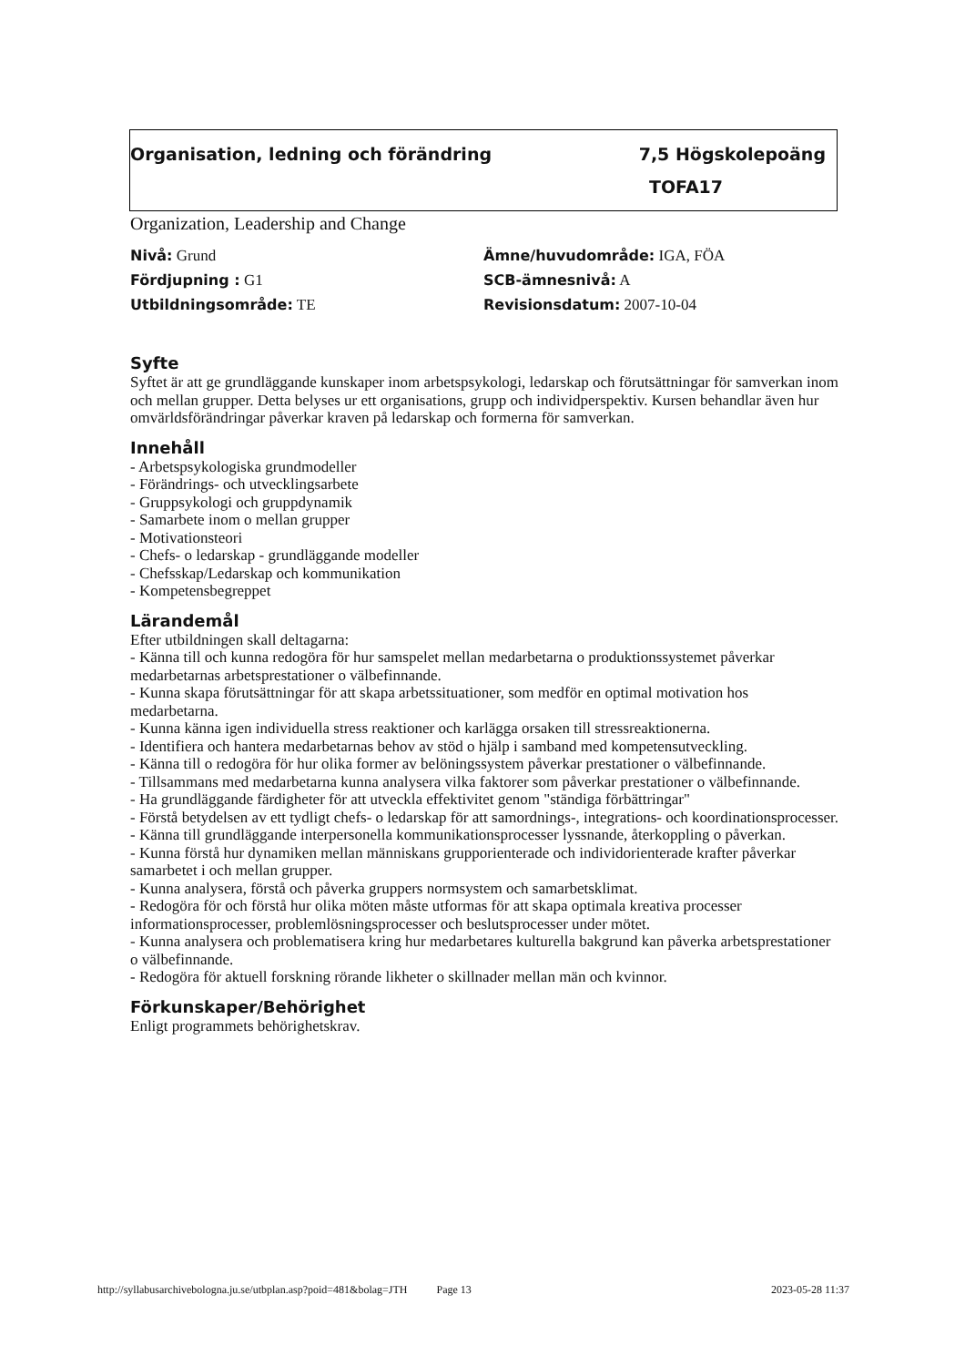Organisation, ledning och förändring 7,5 Högskolepoäng
TOFA17
Organization, Leadership and Change
Nivå: Grund
Ämne/huvudområde: IGA, FÖA
Fördjupning : G1
SCB-ämnesnivå: A
Utbildningsområde: TE
Revisionsdatum: 2007-10-04
Syfte
Syftet är att ge grundläggande kunskaper inom arbetspsykologi, ledarskap och förutsättningar för samverkan inom och mellan grupper. Detta belyses ur ett organisations, grupp och individperspektiv. Kursen behandlar även hur omvärldsförändringar påverkar kraven på ledarskap och formerna för samverkan.
Innehåll
- Arbetspsykologiska grundmodeller
- Förändrings- och utvecklingsarbete
- Gruppsykologi och gruppdynamik
- Samarbete inom o mellan grupper
- Motivationsteori
- Chefs- o ledarskap - grundläggande modeller
- Chefsskap/Ledarskap och kommunikation
- Kompetensbegreppet
Lärandemål
Efter utbildningen skall deltagarna:
- Känna till och kunna redogöra för hur samspelet mellan medarbetarna o produktionssystemet påverkar medarbetarnas arbetsprestationer o välbefinnande.
- Kunna skapa förutsättningar för att skapa arbetssituationer, som medför en optimal motivation hos medarbetarna.
- Kunna känna igen individuella stress reaktioner och karlägga orsaken till stressreaktionerna.
- Identifiera och hantera medarbetarnas behov av stöd o hjälp i samband med kompetensutveckling.
- Känna till o redogöra för hur olika former av belöningssystem påverkar prestationer o välbefinnande.
- Tillsammans med medarbetarna kunna analysera vilka faktorer som påverkar prestationer o välbefinnande.
- Ha grundläggande färdigheter för att utveckla effektivitet genom "ständiga förbättringar"
- Förstå betydelsen av ett tydligt chefs- o ledarskap för att samordnings-, integrations- och koordinationsprocesser.
- Känna till grundläggande interpersonella kommunikationsprocesser lyssnande, återkoppling o påverkan.
- Kunna förstå hur dynamiken mellan människans grupporienterade och individorienterade krafter påverkar samarbetet i och mellan grupper.
- Kunna analysera, förstå och påverka gruppers normsystem och samarbetsklimat.
- Redogöra för och förstå hur olika möten måste utformas för att skapa optimala kreativa processer informationsprocesser, problemlösningsprocesser och beslutsprocesser under mötet.
- Kunna analysera och problematisera kring hur medarbetares kulturella bakgrund kan påverka arbetsprestationer o välbefinnande.
- Redogöra för aktuell forskning rörande likheter o skillnader mellan män och kvinnor.
Förkunskaper/Behörighet
Enligt programmets behörighetskrav.
http://syllabusarchivebologna.ju.se/utbplan.asp?poid=481&bolag=JTH Page 13 2023-05-28 11:37